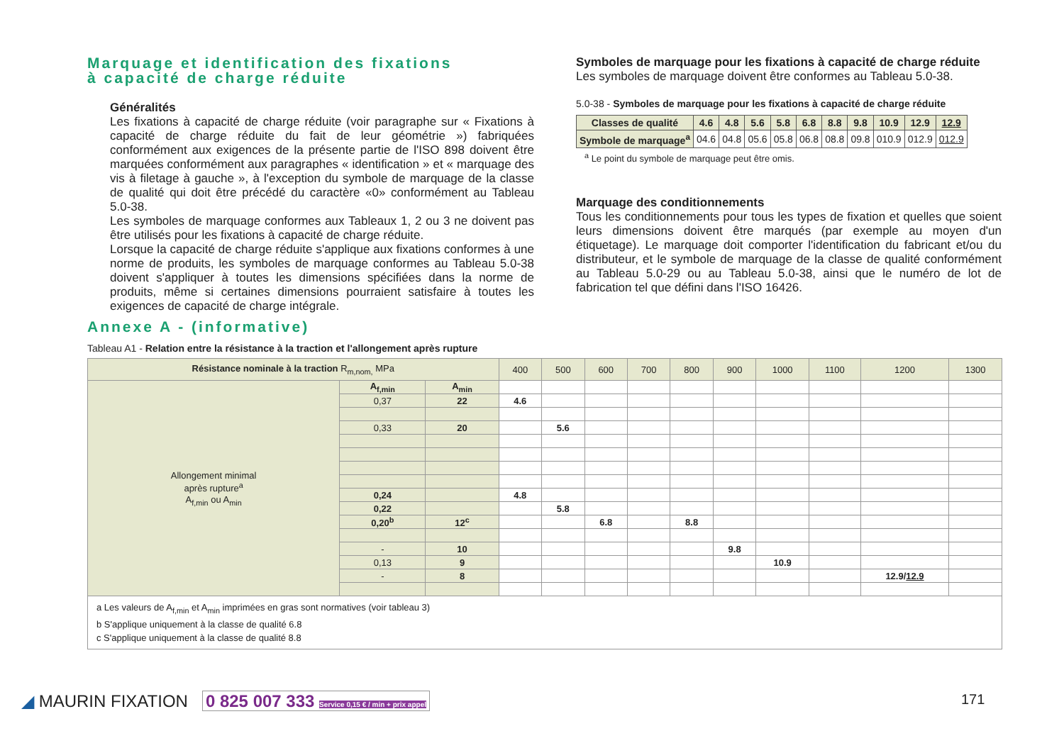Marquage et identification des fixations
à capacité de charge réduite
Généralités
Les fixations à capacité de charge réduite (voir paragraphe sur « Fixations à capacité de charge réduite du fait de leur géométrie ») fabriquées conformément aux exigences de la présente partie de l'ISO 898 doivent être marquées conformément aux paragraphes « identification » et « marquage des vis à filetage à gauche », à l'exception du symbole de marquage de la classe de qualité qui doit être précédé du caractère «0» conformément au Tableau 5.0-38.
Les symboles de marquage conformes aux Tableaux 1, 2 ou 3 ne doivent pas être utilisés pour les fixations à capacité de charge réduite.
Lorsque la capacité de charge réduite s'applique aux fixations conformes à une norme de produits, les symboles de marquage conformes au Tableau 5.0-38 doivent s'appliquer à toutes les dimensions spécifiées dans la norme de produits, même si certaines dimensions pourraient satisfaire à toutes les exigences de capacité de charge intégrale.
Symboles de marquage pour les fixations à capacité de charge réduite
Les symboles de marquage doivent être conformes au Tableau 5.0-38.
5.0-38 - Symboles de marquage pour les fixations à capacité de charge réduite
| Classes de qualité | 4.6 | 4.8 | 5.6 | 5.8 | 6.8 | 8.8 | 9.8 | 10.9 | 12.9 | 12.9 |
| --- | --- | --- | --- | --- | --- | --- | --- | --- | --- | --- |
| Symbole de marquage<sup>a</sup> | 04.6 | 04.8 | 05.6 | 05.8 | 06.8 | 08.8 | 09.8 | 010.9 | 012.9 | 012.9 |
<sup>a</sup> Le point du symbole de marquage peut être omis.
Marquage des conditionnements
Tous les conditionnements pour tous les types de fixation et quelles que soient leurs dimensions doivent être marqués (par exemple au moyen d'un étiquetage). Le marquage doit comporter l'identification du fabricant et/ou du distributeur, et le symbole de marquage de la classe de qualité conformément au Tableau 5.0-29 ou au Tableau 5.0-38, ainsi que le numéro de lot de fabrication tel que défini dans l'ISO 16426.
Annexe A - (informative)
Tableau A1 - Relation entre la résistance à la traction et l'allongement après rupture
| Résistance nominale à la traction R<sub>m,nom,</sub> MPa | | | 400 | 500 | 600 | 700 | 800 | 900 | 1000 | 1100 | 1200 | 1300 |
| --- | --- | --- | --- | --- | --- | --- | --- | --- | --- | --- | --- | --- |
| Allongement minimal après rupture<sup>a</sup> A<sub>f,min</sub> ou A<sub>min</sub> | A<sub>f,min</sub> | A<sub>min</sub> | | | | | | | | | | |
| | 0,37 | 22 | 4.6 | | | | | | | | | |
| | 0,33 | 20 | | 5.6 | | | | | | | | |
| | 0,24 | | 4.8 | | | | | | | | | |
| | 0,22 | | | 5.8 | | | | | | | | |
| | 0,20<sup>b</sup> | 12<sup>c</sup> | | | 6.8 | | 8.8 | | | | | |
| | - | 10 | | | | | | 9.8 | | | | |
| | 0,13 | 9 | | | | | | | 10.9 | | | |
| | - | 8 | | | | | | | | | 12.9/ 12.9 | |
| a Les valeurs de A<sub>f,min</sub> et A<sub>min</sub> imprimées en gras sont normatives (voir tableau 3) b S'applique uniquement à la classe de qualité 6.8 c S'applique uniquement à la classe de qualité 8.8 | | | | | | | | | | | | |
◢ MAURIN FIXATION 0 825 007 333 Service 0,15 € / min + prix appel
171